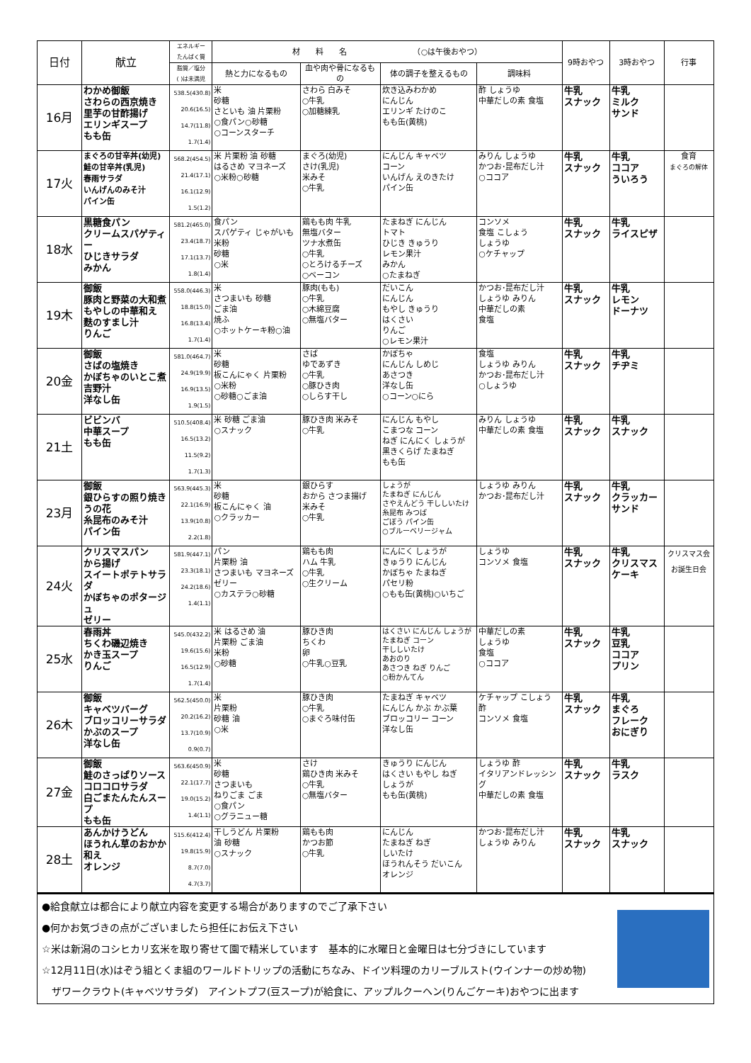| 日付 | 献立 | エネルギー たんぱく質 | 材 料 名 （○は午後おやつ） | | | | 9時おやつ | 3時おやつ | 行事 |
| --- | --- | --- | --- | --- | --- | --- | --- | --- | --- |
| | | 脂質／塩分 ( )は未満児 | 熱と力になるもの | 血や肉や骨になるもの | 体の調子を整えるもの | 調味料 | | | |
| 16月 | わかめ御飯 さわらの西京焼き 里芋の甘酢揚げ エリンギスープ もも缶 | 538.5(430.8) 20.6(16.5) 14.7(11.8) 1.7(1.4) | 米 砂糖 さといも 油 片栗粉 ○食パン○砂糖 ○コーンスターチ | さわら 白みそ ○牛乳 ○加糖練乳 | 炊き込みわかめ にんじん エリンギ たけのこ もも缶(黄桃) | 酢 しょうゆ 中華だしの素 食塩 | 牛乳 スナック | 牛乳 ミルク サンド | |
| 17火 | まぐろの甘辛丼(幼児) 鮭の甘辛丼(乳児) 春雨サラダ いんげんのみそ汁 パイン缶 | 568.2(454.5) 21.4(17.1) 16.1(12.9) 1.5(1.2) | 米 片栗粉 油 砂糖 はるさめ マヨネーズ ○米粉○砂糖 | まぐろ(幼児) さけ(乳児) 米みそ ○牛乳 | にんじん キャベツ コーン いんげん えのきたけ パイン缶 | みりん しょうゆ かつお･昆布だし汁 ○ココア | 牛乳 スナック | 牛乳 ココア ういろう | 食育 まぐろの解体 |
| 18水 | 黒糖食パン クリームスパゲティー ひじきサラダ みかん | 581.2(465.0) 23.4(18.7) 17.1(13.7) 1.8(1.4) | 食パン スパゲティ じゃがいも 米粉 砂糖 ○米 | 鶏もも肉 牛乳 無塩バター ツナ水煮缶 ○牛乳 ○とろけるチーズ ○ベーコン | たまねぎ にんじん トマト ひじき きゅうり レモン果汁 みかん ○たまねぎ | コンソメ 食塩 こしょう しょうゆ ○ケチャップ | 牛乳 スナック | 牛乳 ライスピザ | |
| 19木 | 御飯 豚肉と野菜の大和煮 もやしの中華和え 麩のすまし汁 りんご | 558.0(446.3) 18.8(15.0) 16.8(13.4) 1.7(1.4) | 米 さつまいも 砂糖 ごま油 焼ふ ○ホットケーキ粉○油 | 豚肉(もも) ○牛乳 ○木綿豆腐 ○無塩バター | だいこん にんじん もやし きゅうり はくさい りんご ○レモン果汁 | かつお･昆布だし汁 しょうゆ みりん 中華だしの素 食塩 | 牛乳 スナック | 牛乳 レモン ドーナツ | |
| 20金 | 御飯 さばの塩焼き かぼちゃのいとこ煮 吉野汁 洋なし缶 | 581.0(464.7) 24.9(19.9) 16.9(13.5) 1.9(1.5) | 米 砂糖 板こんにゃく 片栗粉 ○米粉 ○砂糖○ごま油 | さば ゆであずき ○牛乳 ○豚ひき肉 ○しらす干し | かぼちゃ にんじん しめじ あさつき 洋なし缶 ○コーン○にら | 食塩 しょうゆ みりん かつお･昆布だし汁 ○しょうゆ | 牛乳 スナック | 牛乳 チヂミ | |
| 21土 | ビビンバ 中華スープ もも缶 | 510.5(408.4) 16.5(13.2) 11.5(9.2) 1.7(1.3) | 米 砂糖 ごま油 ○スナック | 豚ひき肉 米みそ ○牛乳 | にんじん もやし こまつな コーン ねぎ にんにく しょうが 黒きくらげ たまねぎ もも缶 | みりん しょうゆ 中華だしの素 食塩 | 牛乳 スナック | 牛乳 スナック | |
| 23月 | 御飯 銀ひらすの照り焼き うの花 糸昆布のみそ汁 パイン缶 | 563.9(445.3) 22.1(16.9) 13.9(10.8) 2.2(1.8) | 米 砂糖 板こんにゃく 油 ○クラッカー | 銀ひらす おから さつま揚げ 米みそ ○牛乳 | しょうが たまねぎ にんじん さやえんどう 干ししいたけ 糸昆布 みつば ごぼう パイン缶 ○ブルーベリージャム | しょうゆ みりん かつお･昆布だし汁 | 牛乳 スナック | 牛乳 クラッカー サンド | |
| 24火 | クリスマスパン から揚げ スイートポテトサラダ かぼちゃのポタージュ ゼリー | 581.9(447.1) 23.3(18.1) 24.2(18.6) 1.4(1.1) | パン 片栗粉 油 さつまいも マヨネーズ ゼリー ○カステラ○砂糖 | 鶏もも肉 ハム 牛乳 ○牛乳 ○生クリーム | にんにく しょうが きゅうり にんじん かぼちゃ たまねぎ パセリ粉 ○もも缶(黄桃)○いちご | しょうゆ コンソメ 食塩 | 牛乳 スナック | 牛乳 クリスマス ケーキ | クリスマス会 お誕生日会 |
| 25水 | 春雨丼 ちくわ磯辺焼き かき玉スープ りんご | 545.0(432.2) 19.6(15.6) 16.5(12.9) 1.7(1.4) | 米 はるさめ 油 片栗粉 ごま油 米粉 ○砂糖 | 豚ひき肉 ちくわ 卵 ○牛乳○豆乳 | はくさい にんじん しょうが たまねぎ コーン 干ししいたけ あおのり あさつき ねぎ りんご ○粉かんてん | 中華だしの素 しょうゆ 食塩 ○ココア | 牛乳 スナック | 牛乳 豆乳 ココア プリン | |
| 26木 | 御飯 キャベツバーグ ブロッコリーサラダ かぶのスープ 洋なし缶 | 562.5(450.0) 20.2(16.2) 13.7(10.9) 0.9(0.7) | 米 片栗粉 砂糖 油 ○米 | 豚ひき肉 ○牛乳 ○まぐろ味付缶 | たまねぎ キャベツ にんじん かぶ かぶ葉 ブロッコリー コーン 洋なし缶 | ケチャップ こしょう 酢 コンソメ 食塩 | 牛乳 スナック | 牛乳 まぐろ フレーク おにぎり | |
| 27金 | 御飯 鮭のさっぱりソース コロコロサラダ 白ごまたんたんスープ もも缶 | 563.6(450.9) 22.1(17.7) 19.0(15.2) 1.4(1.1) | 米 砂糖 さつまいも ねりごま ごま ○食パン ○グラニュー糖 | さけ 鶏ひき肉 米みそ ○牛乳 ○無塩バター | きゅうり にんじん はくさい もやし ねぎ しょうが もも缶(黄桃) | しょうゆ 酢 イタリアンドレッシング 中華だしの素 食塩 | 牛乳 スナック | 牛乳 ラスク | |
| 28土 | あんかけうどん ほうれん草のおかか和え オレンジ | 515.6(412.4) 19.8(15.9) 8.7(7.0) 4.7(3.7) | 干しうどん 片栗粉 油 砂糖 ○スナック | 鶏もも肉 かつお節 ○牛乳 | にんじん たまねぎ ねぎ しいたけ ほうれんそう だいこん オレンジ | かつお･昆布だし汁 しょうゆ みりん | 牛乳 スナック | 牛乳 スナック | |
| ●給食献立は都合により献立内容を変更する場合がありますのでご了承下さい ●何かお気づきの点がございましたら担任にお伝え下さい ☆米は新潟のコシヒカリ玄米を取り寄せて園で精米しています 基本的に水曜日と金曜日は七分づきにしています ☆12月11日(水)はぞう組とくま組のワールドトリップの活動にちなみ、ドイツ料理のカリーブルスト(ウインナーの炒め物) ザワークラウト(キャベツサラダ) アイントプフ(豆スープ)が給食に、アップルクーヘン(りんごケーキ)おやつに出ます | | | | | | | | | |